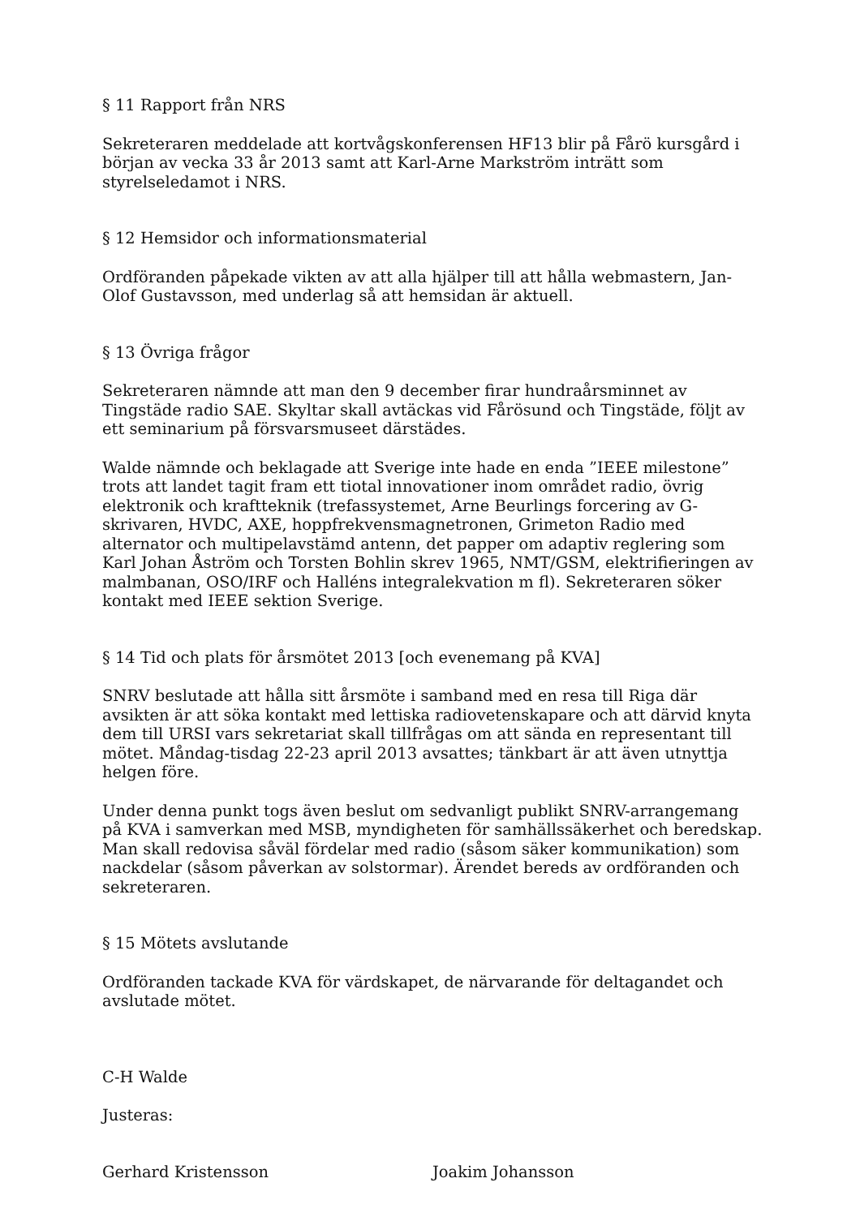§ 11 Rapport från NRS
Sekreteraren meddelade att kortvågskonferensen HF13 blir på Fårö kursgård i början av vecka 33 år 2013 samt att Karl-Arne Markström inträtt som styrelseledamot i NRS.
§ 12 Hemsidor och informationsmaterial
Ordföranden påpekade vikten av att alla hjälper till att hålla webmastern, Jan-Olof Gustavsson, med underlag så att hemsidan är aktuell.
§ 13 Övriga frågor
Sekreteraren nämnde att man den 9 december firar hundraårsminnet av Tingstäde radio SAE. Skyltar skall avtäckas vid Fårösund och Tingstäde, följt av ett seminarium på försvarsmuseet därstädes.
Walde nämnde och beklagade att Sverige inte hade en enda ”IEEE milestone” trots att landet tagit fram ett tiotal innovationer inom området radio, övrig elektronik och kraftteknik (trefassystemet, Arne Beurlings forcering av G-skrivaren, HVDC, AXE, hoppfrekvensmagnetronen, Grimeton Radio med alternator och multipelavstämd antenn, det papper om adaptiv reglering som Karl Johan Åström och Torsten Bohlin skrev 1965, NMT/GSM, elektrifieringen av malmbanan, OSO/IRF och Halléns integralekvation m fl). Sekreteraren söker kontakt med IEEE sektion Sverige.
§ 14 Tid och plats för årsmötet 2013 [och evenemang på KVA]
SNRV beslutade att hålla sitt årsmöte i samband med en resa till Riga där avsikten är att söka kontakt med lettiska radiovetenskapare och att därvid knyta dem till URSI vars sekretariat skall tillfrågas om att sända en representant till mötet. Måndag-tisdag 22-23 april 2013 avsattes; tänkbart är att även utnyttja helgen före.
Under denna punkt togs även beslut om sedvanligt publikt SNRV-arrangemang på KVA i samverkan med MSB, myndigheten för samhällssäkerhet och beredskap. Man skall redovisa såväl fördelar med radio (såsom säker kommunikation) som nackdelar (såsom påverkan av solstormar). Ärendet bereds av ordföranden och sekreteraren.
§ 15 Mötets avslutande
Ordföranden tackade KVA för värdskapet, de närvarande för deltagandet och avslutade mötet.
C-H Walde
Justeras:
Gerhard Kristensson Joakim Johansson